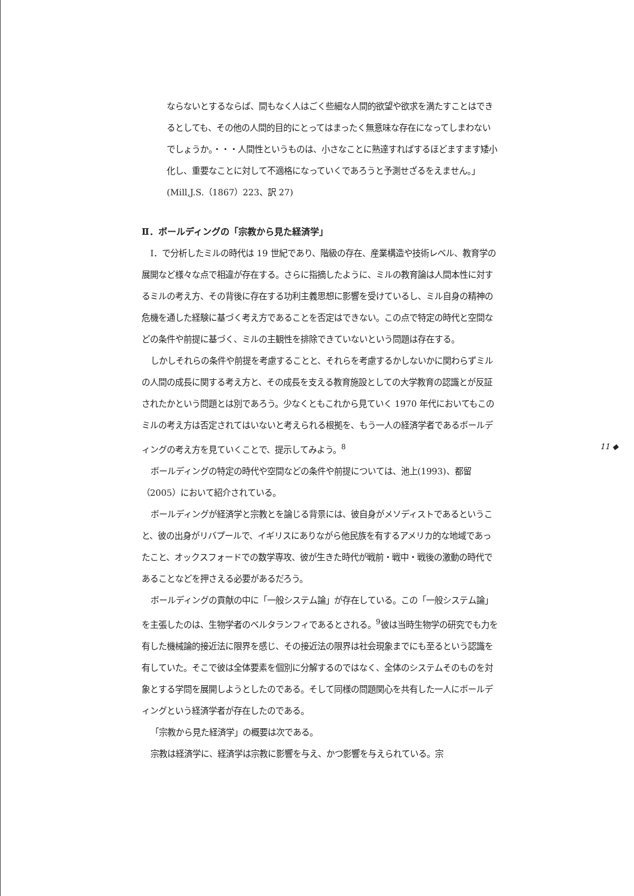ならないとするならば、間もなく人はごく些細な人間的欲望や欲求を満たすことはできるとしても、その他の人間的目的にとってはまったく無意味な存在になってしまわないでしょうか。・・・人間性というものは、小さなことに熟達すればするほどますます矮小化し、重要なことに対して不適格になっていくであろうと予測せざるをえません。」(Mill,J.S.（1867）223、訳 27)
Ⅱ．ボールディングの「宗教から見た経済学」
Ⅰ．で分析したミルの時代は 19 世紀であり、階級の存在、産業構造や技術レベル、教育学の展開など様々な点で相違が存在する。さらに指摘したように、ミルの教育論は人間本性に対するミルの考え方、その背後に存在する功利主義思想に影響を受けているし、ミル自身の精神の危機を通した経験に基づく考え方であることを否定はできない。この点で特定の時代と空間などの条件や前提に基づく、ミルの主観性を排除できていないという問題は存在する。
しかしそれらの条件や前提を考慮することと、それらを考慮するかしないかに関わらずミルの人間の成長に関する考え方と、その成長を支える教育施設としての大学教育の認識とが反証されたかという問題とは別であろう。少なくともこれから見ていく 1970 年代においてもこのミルの考え方は否定されてはいないと考えられる根拠を、もう一人の経済学者であるボールディングの考え方を見ていくことで、提示してみよう。<sup>8</sup>
ボールディングの特定の時代や空間などの条件や前提については、池上(1993)、都留（2005）において紹介されている。
ボールディングが経済学と宗教とを論じる背景には、彼自身がメソディストであるということ、彼の出身がリバプールで、イギリスにありながら他民族を有するアメリカ的な地域であったこと、オックスフォードでの数学専攻、彼が生きた時代が戦前・戦中・戦後の激動の時代であることなどを押さえる必要があるだろう。
ボールディングの貢献の中に「一般システム論」が存在している。この「一般システム論」を主張したのは、生物学者のベルタランフィであるとされる。<sup>9</sup>彼は当時生物学の研究でも力を有した機械論的接近法に限界を感じ、その接近法の限界は社会現象までにも至るという認識を有していた。そこで彼は全体要素を個別に分解するのではなく、全体のシステムそのものを対象とする学問を展開しようとしたのである。そして同様の問題関心を共有した一人にボールディングという経済学者が存在したのである。
「宗教から見た経済学」の概要は次である。
宗教は経済学に、経済学は宗教に影響を与え、かつ影響を与えられている。宗
11 ◆